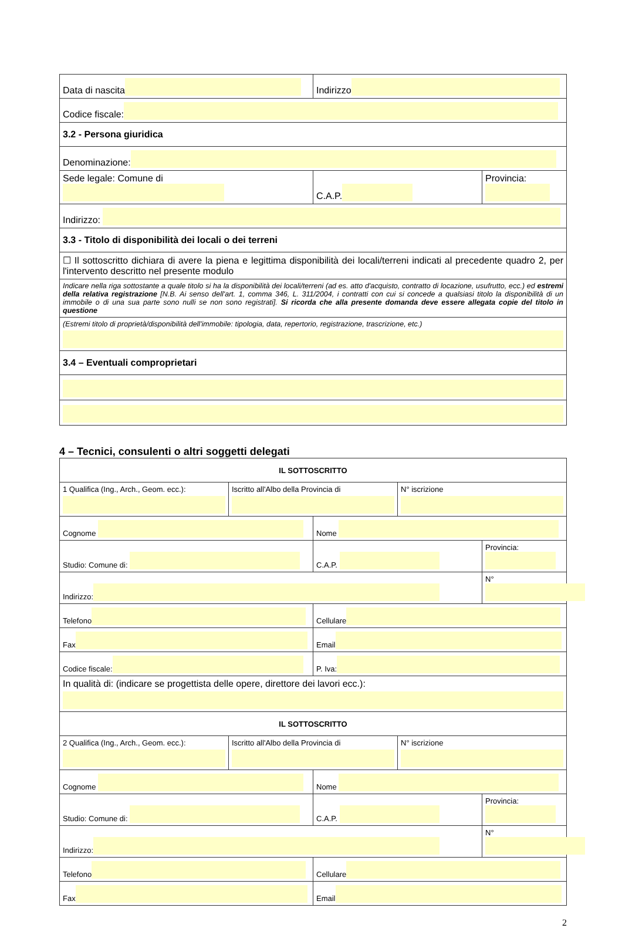| Data di nascita | Indirizzo | |
| Codice fiscale: | | |
| 3.2 - Persona giuridica | | |
| Denominazione: | | |
| Sede legale: Comune di | C.A.P. | Provincia: |
| Indirizzo: | | |
| 3.3 - Titolo di disponibilità dei locali o dei terreni | | |
| ☐ Il sottoscritto dichiara di avere la piena e legittima disponibilità dei locali/terreni indicati al precedente quadro 2, per l'intervento descritto nel presente modulo | | |
| Indicare nella riga sottostante a quale titolo si ha la disponibilità dei locali/terreni (ad es. atto d'acquisto, contratto di locazione, usufrutto, ecc.) ed estremi della relativa registrazione [N.B. Ai senso dell'art. 1, comma 346, L. 311/2004, i contratti con cui si concede a qualsiasi titolo la disponibilità di un immobile o di una sua parte sono nulli se non sono registrati]. Si ricorda che alla presente domanda deve essere allegata copie del titolo in questione | | |
| (Estremi titolo di proprietà/disponibilità dell'immobile: tipologia, data, repertorio, registrazione, trascrizione, etc.) | | |
| 3.4 – Eventuali comproprietari | | |
4 – Tecnici, consulenti o altri soggetti delegati
| IL SOTTOSCRITTO | | | | |
| 1 Qualifica (Ing., Arch., Geom. ecc.): | Iscritto all'Albo della Provincia di | | N° iscrizione | |
| Cognome | | Nome | | |
| Studio: Comune di: | | C.A.P. | | Provincia: |
| Indirizzo: | | | | N° |
| Telefono | | Cellulare | | |
| Fax | | Email | | |
| Codice fiscale: | | P. Iva: | | |
| In qualità di: (indicare se progettista delle opere, direttore dei lavori ecc.): | | | | |
| IL SOTTOSCRITTO | | | | |
| 2 Qualifica (Ing., Arch., Geom. ecc.): | Iscritto all'Albo della Provincia di | | N° iscrizione | |
| Cognome | | Nome | | |
| Studio: Comune di: | | C.A.P. | | Provincia: |
| Indirizzo: | | | | N° |
| Telefono | | Cellulare | | |
| Fax | | Email | | |
2